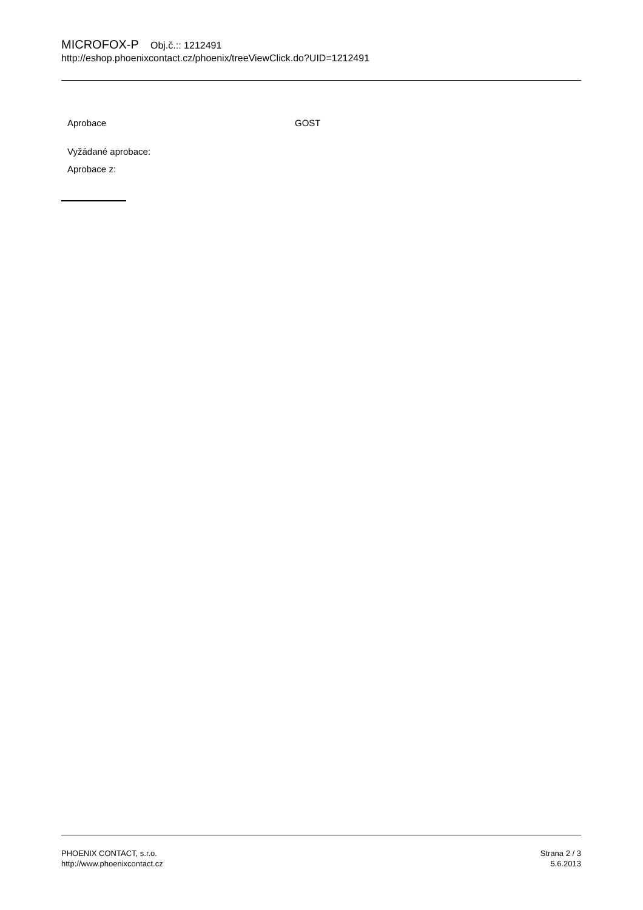MICROFOX-P Obj.č.:: 1212491
http://eshop.phoenixcontact.cz/phoenix/treeViewClick.do?UID=1212491
Aprobace GOST
Vyžádané aprobace:
Aprobace z:
PHOENIX CONTACT, s.r.o.
http://www.phoenixcontact.cz
Strana 2 / 3
5.6.2013